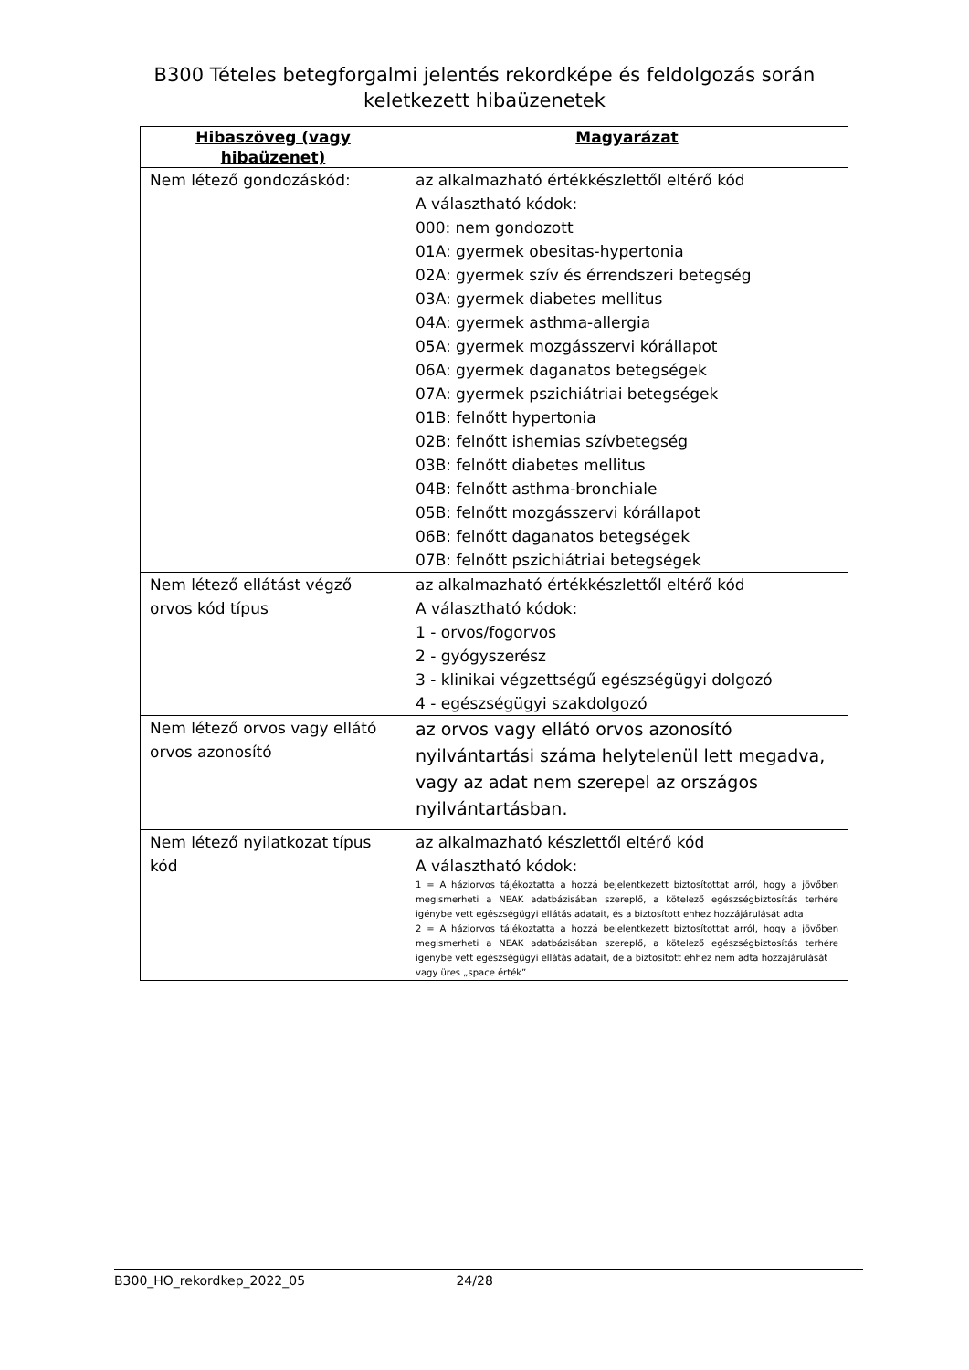B300 Tételes betegforgalmi jelentés rekordképe és feldolgozás során
keletkezett hibaüzenetek
| Hibaszöveg (vagy hibaüzenet) | Magyarázat |
| --- | --- |
| Nem létező gondozáskód: | az alkalmazható értékkészlettől eltérő kód A választható kódok: 000: nem gondozott 01A: gyermek obesitas-hypertonia 02A: gyermek szív és érrendszeri betegség 03A: gyermek diabetes mellitus 04A: gyermek asthma-allergia 05A: gyermek mozgásszervi kórállapot 06A: gyermek daganatos betegségek 07A: gyermek pszichiátriai betegségek 01B: felnőtt hypertonia 02B: felnőtt ishemias szívbetegség 03B: felnőtt diabetes mellitus 04B: felnőtt asthma-bronchiale 05B: felnőtt mozgásszervi kórállapot 06B: felnőtt daganatos betegségek 07B: felnőtt pszichiátriai betegségek |
| Nem létező ellátást végző orvos kód típus | az alkalmazható értékkészlettől eltérő kód A választható kódok: 1 - orvos/fogorvos 2 - gyógyszerész 3 - klinikai végzettségű egészségügyi dolgozó 4 - egészségügyi szakdolgozó |
| Nem létező orvos vagy ellátó orvos azonosító | az orvos vagy ellátó orvos azonosító nyilvántartási száma helytelenül lett megadva, vagy az adat nem szerepel az országos nyilvántartásban. |
| Nem létező nyilatkozat típus kód | az alkalmazható készlettől eltérő kód A választható kódok: 1 = A háziorvos tájékoztatta a hozzá bejelentkezett biztosítottat arról, hogy a jövőben megismerheti a NEAK adatbázisában szereplő, a kötelező egészségbiztosítás terhére igénybe vett egészségügyi ellátás adatait, és a biztosított ehhez hozzájárulását adta 2 = A háziorvos tájékoztatta a hozzá bejelentkezett biztosítottat arról, hogy a jövőben megismerheti a NEAK adatbázisában szereplő, a kötelező egészségbiztosítás terhére igénybe vett egészségügyi ellátás adatait, de a biztosított ehhez nem adta hozzájárulását vagy üres „space érték” |
B300_HO_rekordkep_2022_05 24/28